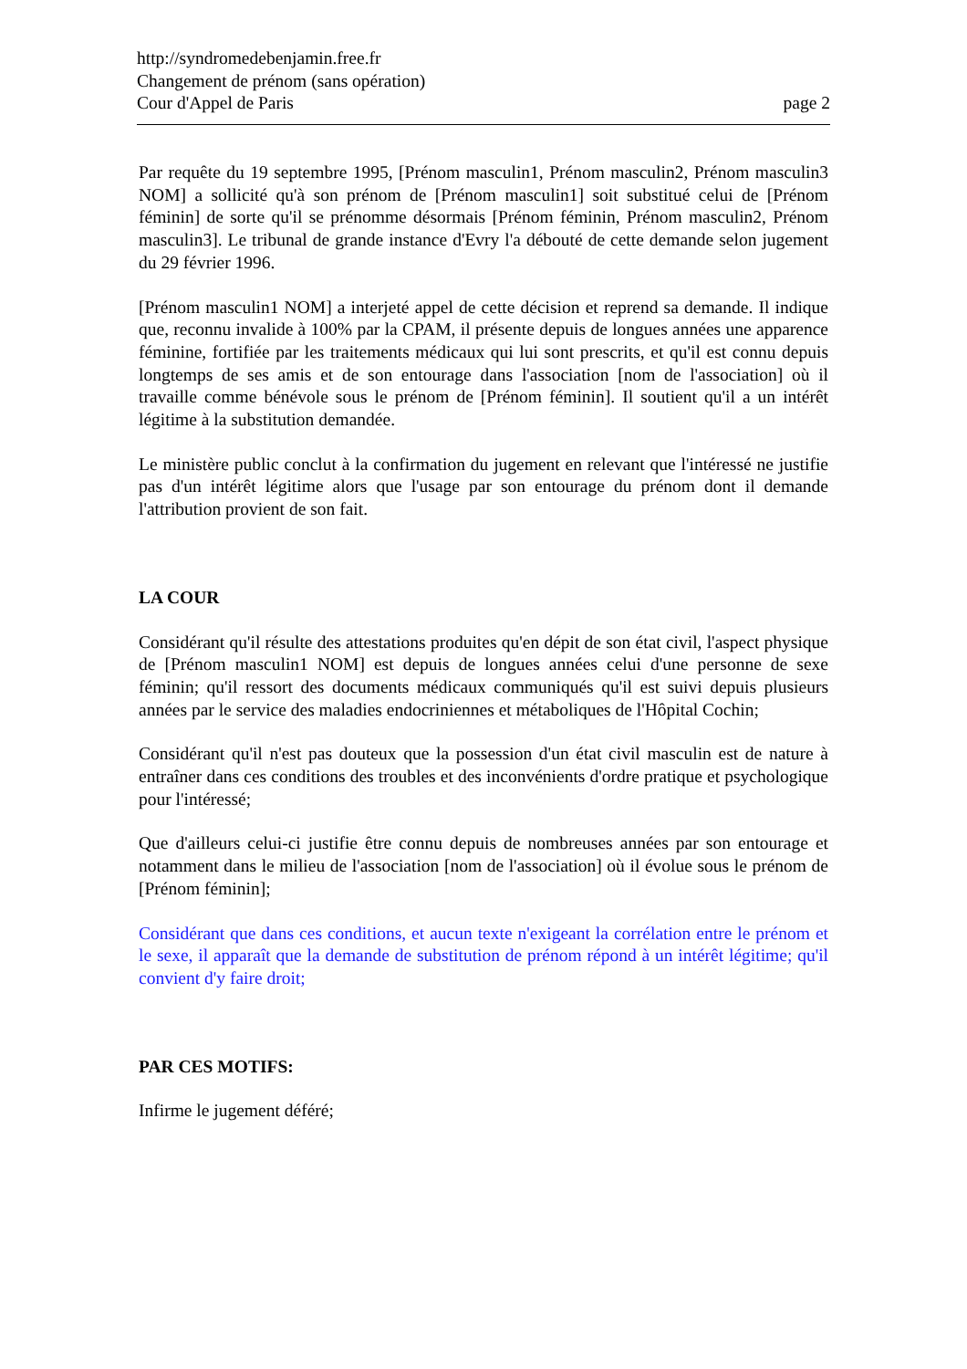http://syndromedebenjamin.free.fr
Changement de prénom (sans opération)
Cour d'Appel de Paris page 2
Par requête du 19 septembre 1995, [Prénom masculin1, Prénom masculin2, Prénom masculin3 NOM] a sollicité qu'à son prénom de [Prénom masculin1] soit substitué celui de [Prénom féminin] de sorte qu'il se prénomme désormais [Prénom féminin, Prénom masculin2, Prénom masculin3]. Le tribunal de grande instance d'Evry l'a débouté de cette demande selon jugement du 29 février 1996.
[Prénom masculin1 NOM] a interjeté appel de cette décision et reprend sa demande. Il indique que, reconnu invalide à 100% par la CPAM, il présente depuis de longues années une apparence féminine, fortifiée par les traitements médicaux qui lui sont prescrits, et qu'il est connu depuis longtemps de ses amis et de son entourage dans l'association [nom de l'association] où il travaille comme bénévole sous le prénom de [Prénom féminin]. Il soutient qu'il a un intérêt légitime à la substitution demandée.
Le ministère public conclut à la confirmation du jugement en relevant que l'intéressé ne justifie pas d'un intérêt légitime alors que l'usage par son entourage du prénom dont il demande l'attribution provient de son fait.
LA COUR
Considérant qu'il résulte des attestations produites qu'en dépit de son état civil, l'aspect physique de [Prénom masculin1 NOM] est depuis de longues années celui d'une personne de sexe féminin; qu'il ressort des documents médicaux communiqués qu'il est suivi depuis plusieurs années par le service des maladies endocriniennes et métaboliques de l'Hôpital Cochin;
Considérant qu'il n'est pas douteux que la possession d'un état civil masculin est de nature à entraîner dans ces conditions des troubles et des inconvénients d'ordre pratique et psychologique pour l'intéressé;
Que d'ailleurs celui-ci justifie être connu depuis de nombreuses années par son entourage et notamment dans le milieu de l'association [nom de l'association] où il évolue sous le prénom de [Prénom féminin];
Considérant que dans ces conditions, et aucun texte n'exigeant la corrélation entre le prénom et le sexe, il apparaît que la demande de substitution de prénom répond à un intérêt légitime; qu'il convient d'y faire droit;
PAR CES MOTIFS:
Infirme le jugement déféré;